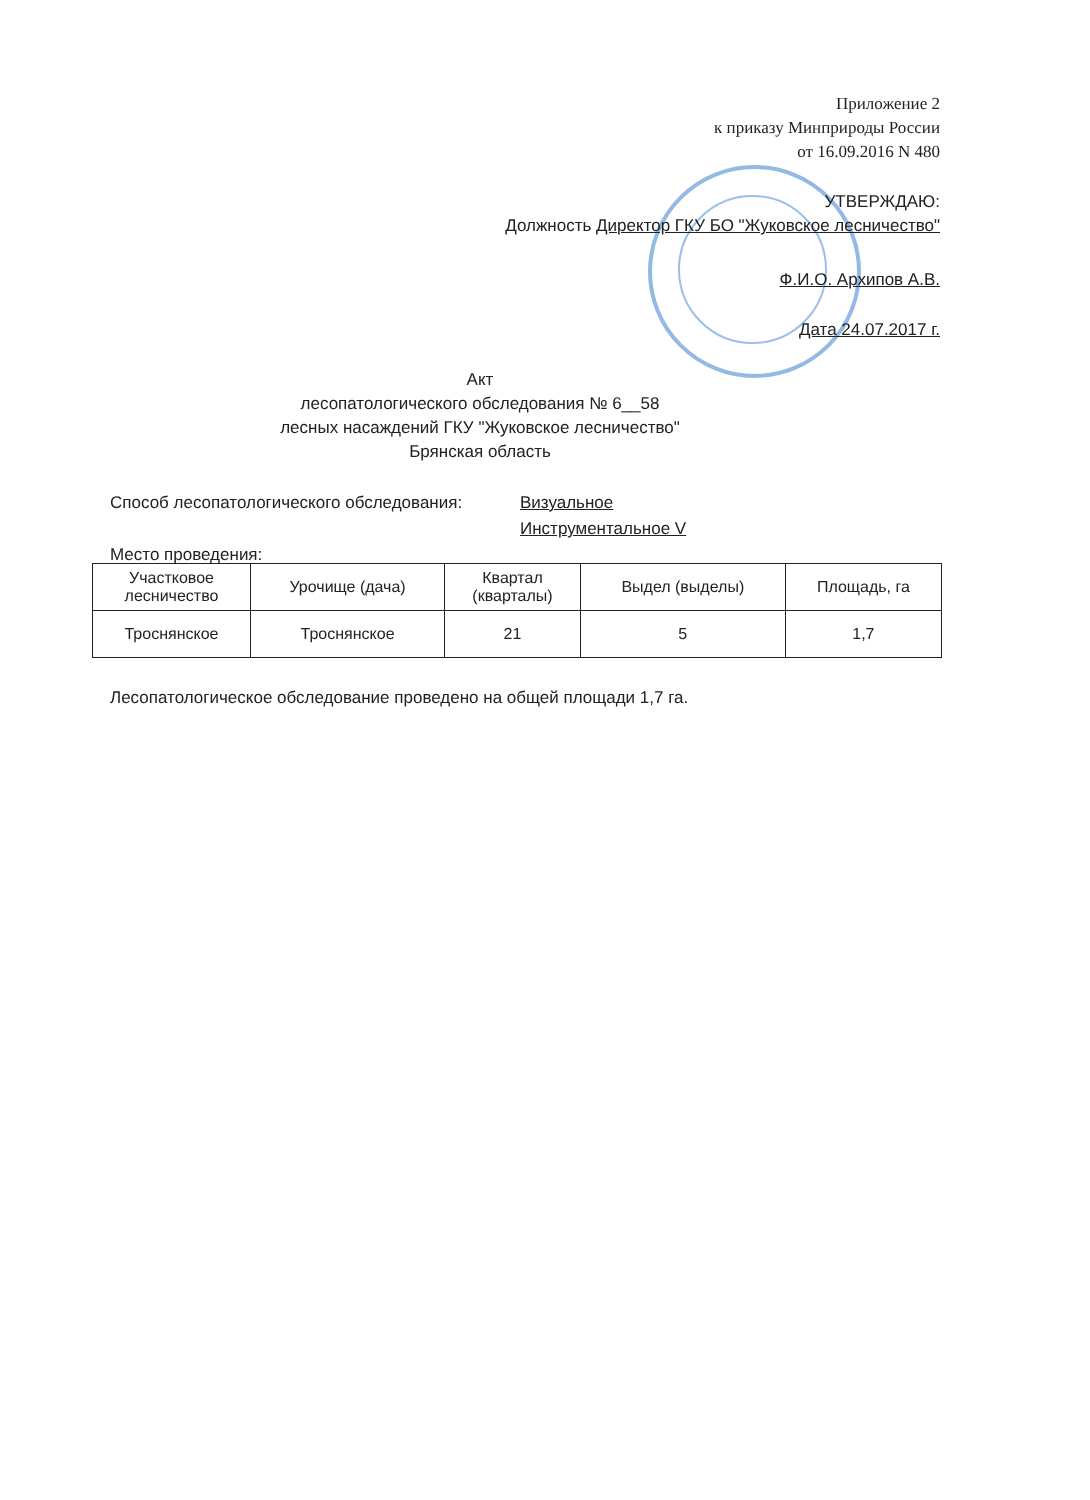Приложение 2
к приказу Минприроды России
от 16.09.2016 N 480
УТВЕРЖДАЮ:
Должность Директор ГКУ БО "Жуковское лесничество"
Ф.И.О. Архипов А.В.
Дата 24.07.2017 г.
Акт
лесопатологического обследования № 6__58
лесных насаждений ГКУ "Жуковское лесничество"
Брянская область
Способ лесопатологического обследования: Визуальное
Инструментальное V
Место проведения:
| Участковое лесничество | Урочище (дача) | Квартал (кварталы) | Выдел (выделы) | Площадь, га |
| --- | --- | --- | --- | --- |
| Троснянское | Троснянское | 21 | 5 | 1,7 |
Лесопатологическое обследование проведено на общей площади 1,7 га.